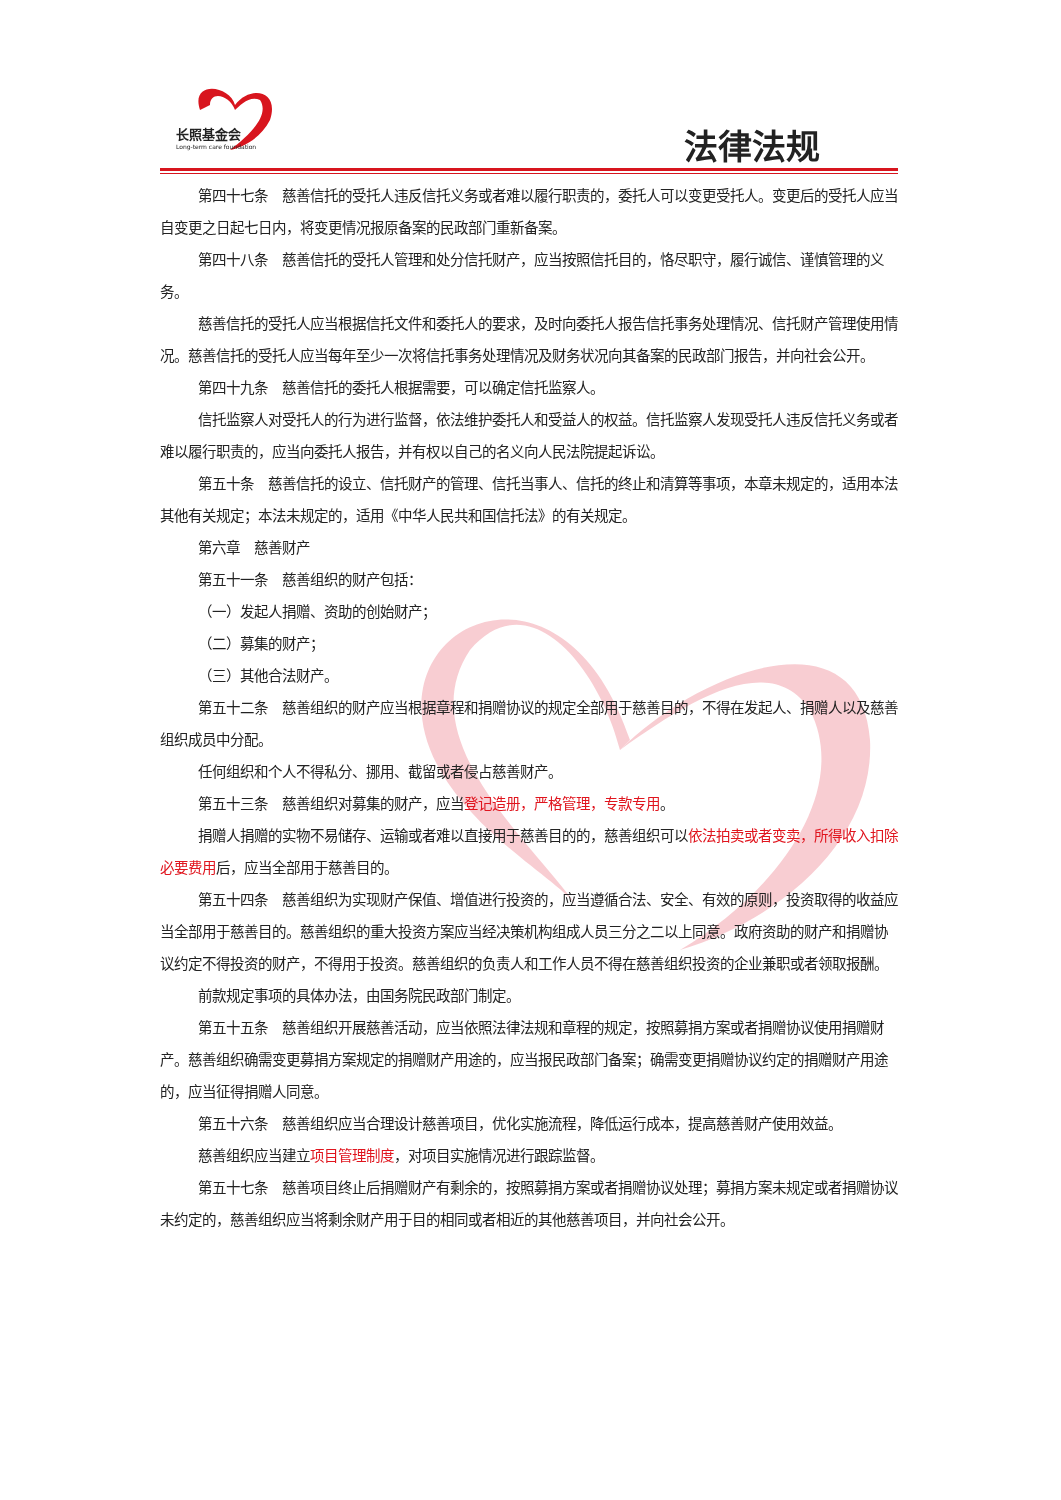长照基金会
Long-term care foundation
法律法规
第四十七条　慈善信托的受托人违反信托义务或者难以履行职责的，委托人可以变更受托人。变更后的受托人应当自变更之日起七日内，将变更情况报原备案的民政部门重新备案。
第四十八条　慈善信托的受托人管理和处分信托财产，应当按照信托目的，恪尽职守，履行诚信、谨慎管理的义务。
慈善信托的受托人应当根据信托文件和委托人的要求，及时向委托人报告信托事务处理情况、信托财产管理使用情况。慈善信托的受托人应当每年至少一次将信托事务处理情况及财务状况向其备案的民政部门报告，并向社会公开。
第四十九条　慈善信托的委托人根据需要，可以确定信托监察人。
信托监察人对受托人的行为进行监督，依法维护委托人和受益人的权益。信托监察人发现受托人违反信托义务或者难以履行职责的，应当向委托人报告，并有权以自己的名义向人民法院提起诉讼。
第五十条　慈善信托的设立、信托财产的管理、信托当事人、信托的终止和清算等事项，本章未规定的，适用本法其他有关规定；本法未规定的，适用《中华人民共和国信托法》的有关规定。
第六章　慈善财产
第五十一条　慈善组织的财产包括：
（一）发起人捐赠、资助的创始财产；
（二）募集的财产；
（三）其他合法财产。
第五十二条　慈善组织的财产应当根据章程和捐赠协议的规定全部用于慈善目的，不得在发起人、捐赠人以及慈善组织成员中分配。
任何组织和个人不得私分、挪用、截留或者侵占慈善财产。
第五十三条　慈善组织对募集的财产，应当登记造册，严格管理，专款专用。
捐赠人捐赠的实物不易储存、运输或者难以直接用于慈善目的的，慈善组织可以依法拍卖或者变卖，所得收入扣除必要费用后，应当全部用于慈善目的。
第五十四条　慈善组织为实现财产保值、增值进行投资的，应当遵循合法、安全、有效的原则，投资取得的收益应当全部用于慈善目的。慈善组织的重大投资方案应当经决策机构组成人员三分之二以上同意。政府资助的财产和捐赠协议约定不得投资的财产，不得用于投资。慈善组织的负责人和工作人员不得在慈善组织投资的企业兼职或者领取报酬。
前款规定事项的具体办法，由国务院民政部门制定。
第五十五条　慈善组织开展慈善活动，应当依照法律法规和章程的规定，按照募捐方案或者捐赠协议使用捐赠财产。慈善组织确需变更募捐方案规定的捐赠财产用途的，应当报民政部门备案；确需变更捐赠协议约定的捐赠财产用途的，应当征得捐赠人同意。
第五十六条　慈善组织应当合理设计慈善项目，优化实施流程，降低运行成本，提高慈善财产使用效益。
慈善组织应当建立项目管理制度，对项目实施情况进行跟踪监督。
第五十七条　慈善项目终止后捐赠财产有剩余的，按照募捐方案或者捐赠协议处理；募捐方案未规定或者捐赠协议未约定的，慈善组织应当将剩余财产用于目的相同或者相近的其他慈善项目，并向社会公开。